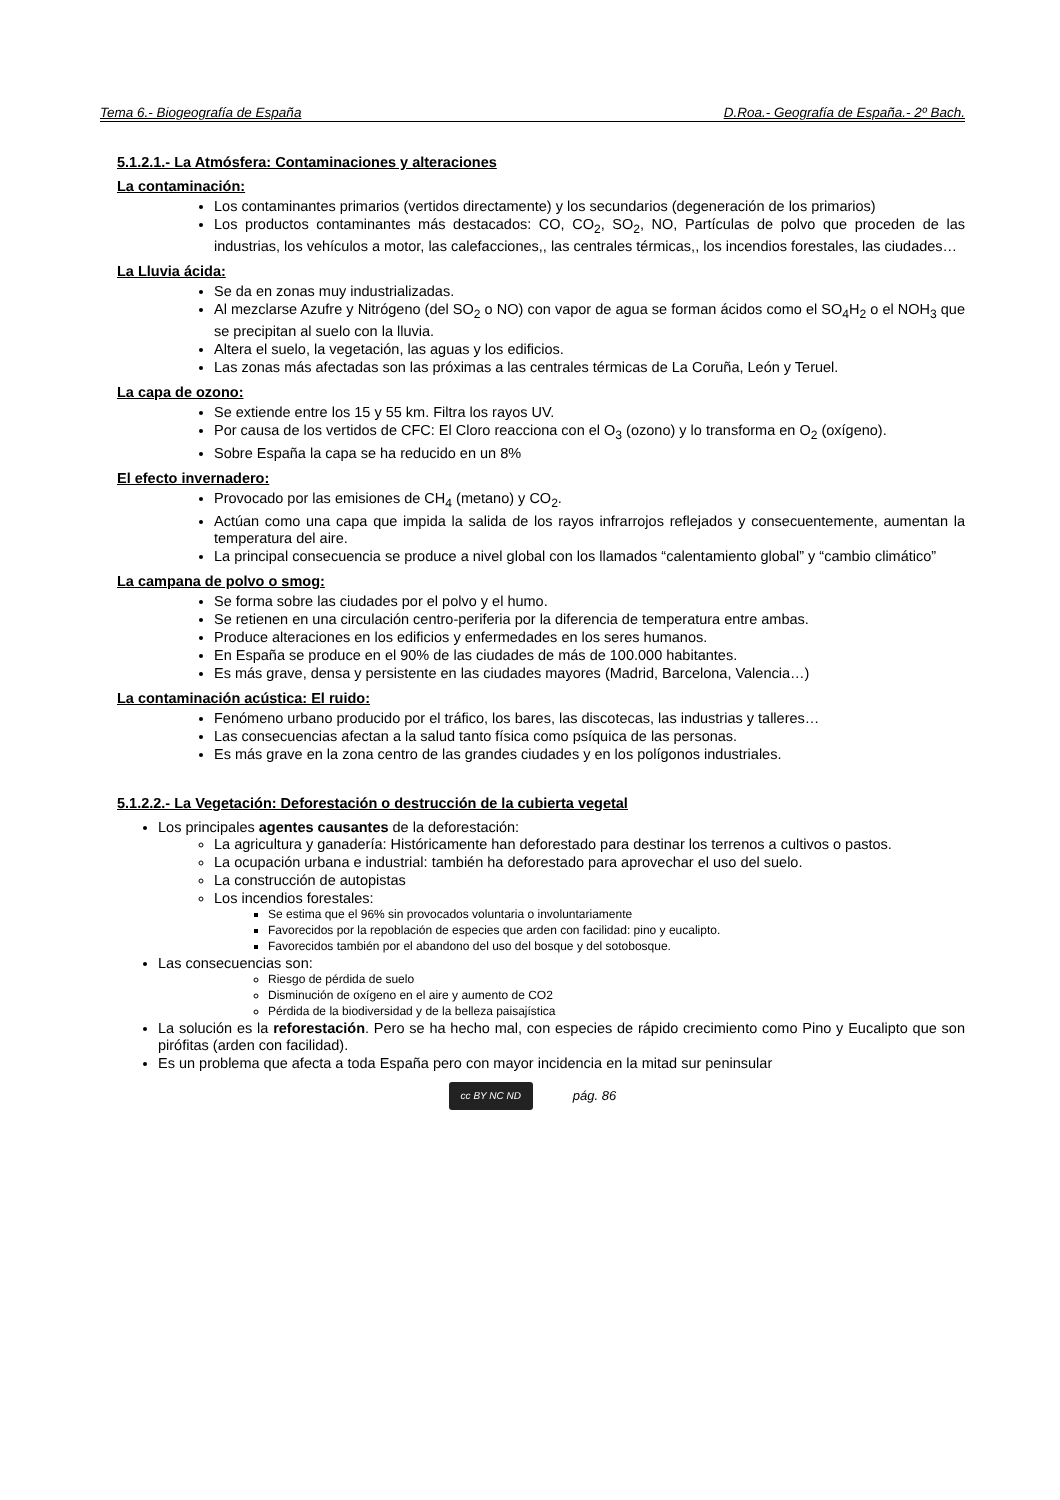Tema 6.- Biogeografía de España D.Roa.- Geografía de España.- 2º Bach.
5.1.2.1.- La Atmósfera: Contaminaciones y alteraciones
La contaminación:
Los contaminantes primarios (vertidos directamente) y los secundarios (degeneración de los primarios)
Los productos contaminantes más destacados: CO, CO<sub>2</sub>, SO<sub>2</sub>, NO, Partículas de polvo que proceden de las industrias, los vehículos a motor, las calefacciones,, las centrales térmicas,, los incendios forestales, las ciudades…
La Lluvia ácida:
Se da en zonas muy industrializadas.
Al mezclarse Azufre y Nitrógeno (del SO<sub>2</sub> o NO) con vapor de agua se forman ácidos como el SO<sub>4</sub>H<sub>2</sub> o el NOH<sub>3</sub> que se precipitan al suelo con la lluvia.
Altera el suelo, la vegetación, las aguas y los edificios.
Las zonas más afectadas son las próximas a las centrales térmicas de La Coruña, León y Teruel.
La capa de ozono:
Se extiende entre los 15 y 55 km. Filtra los rayos UV.
Por causa de los vertidos de CFC: El Cloro reacciona con el O<sub>3</sub> (ozono) y lo transforma en O<sub>2</sub> (oxígeno).
Sobre España la capa se ha reducido en un 8%
El efecto invernadero:
Provocado por las emisiones de CH<sub>4</sub> (metano) y CO<sub>2</sub>.
Actúan como una capa que impida la salida de los rayos infrarrojos reflejados y consecuentemente, aumentan la temperatura del aire.
La principal consecuencia se produce a nivel global con los llamados “calentamiento global” y “cambio climático”
La campana de polvo o smog:
Se forma sobre las ciudades por el polvo y el humo.
Se retienen en una circulación centro-periferia por la diferencia de temperatura entre ambas.
Produce alteraciones en los edificios y enfermedades en los seres humanos.
En España se produce en el 90% de las ciudades de más de 100.000 habitantes.
Es más grave, densa y persistente en las ciudades mayores (Madrid, Barcelona, Valencia…)
La contaminación acústica: El ruido:
Fenómeno urbano producido por el tráfico, los bares, las discotecas, las industrias y talleres…
Las consecuencias afectan a la salud tanto física como psíquica de las personas.
Es más grave en la zona centro de las grandes ciudades y en los polígonos industriales.
5.1.2.2.- La Vegetación: Deforestación o destrucción de la cubierta vegetal
Los principales agentes causantes de la deforestación:
La agricultura y ganadería: Históricamente han deforestado para destinar los terrenos a cultivos o pastos.
La ocupación urbana e industrial: también ha deforestado para aprovechar el uso del suelo.
La construcción de autopistas
Los incendios forestales:
Se estima que el 96% sin provocados voluntaria o involuntariamente
Favorecidos por la repoblación de especies que arden con facilidad: pino y eucalipto.
Favorecidos también por el abandono del uso del bosque y del sotobosque.
Las consecuencias son:
Riesgo de pérdida de suelo
Disminución de oxígeno en el aire y aumento de CO2
Pérdida de la biodiversidad y de la belleza paisajística
La solución es la reforestación. Pero se ha hecho mal, con especies de rápido crecimiento como Pino y Eucalipto que son pirófitas (arden con facilidad).
Es un problema que afecta a toda España pero con mayor incidencia en la mitad sur peninsular
cc BY NC ND
pág. 86